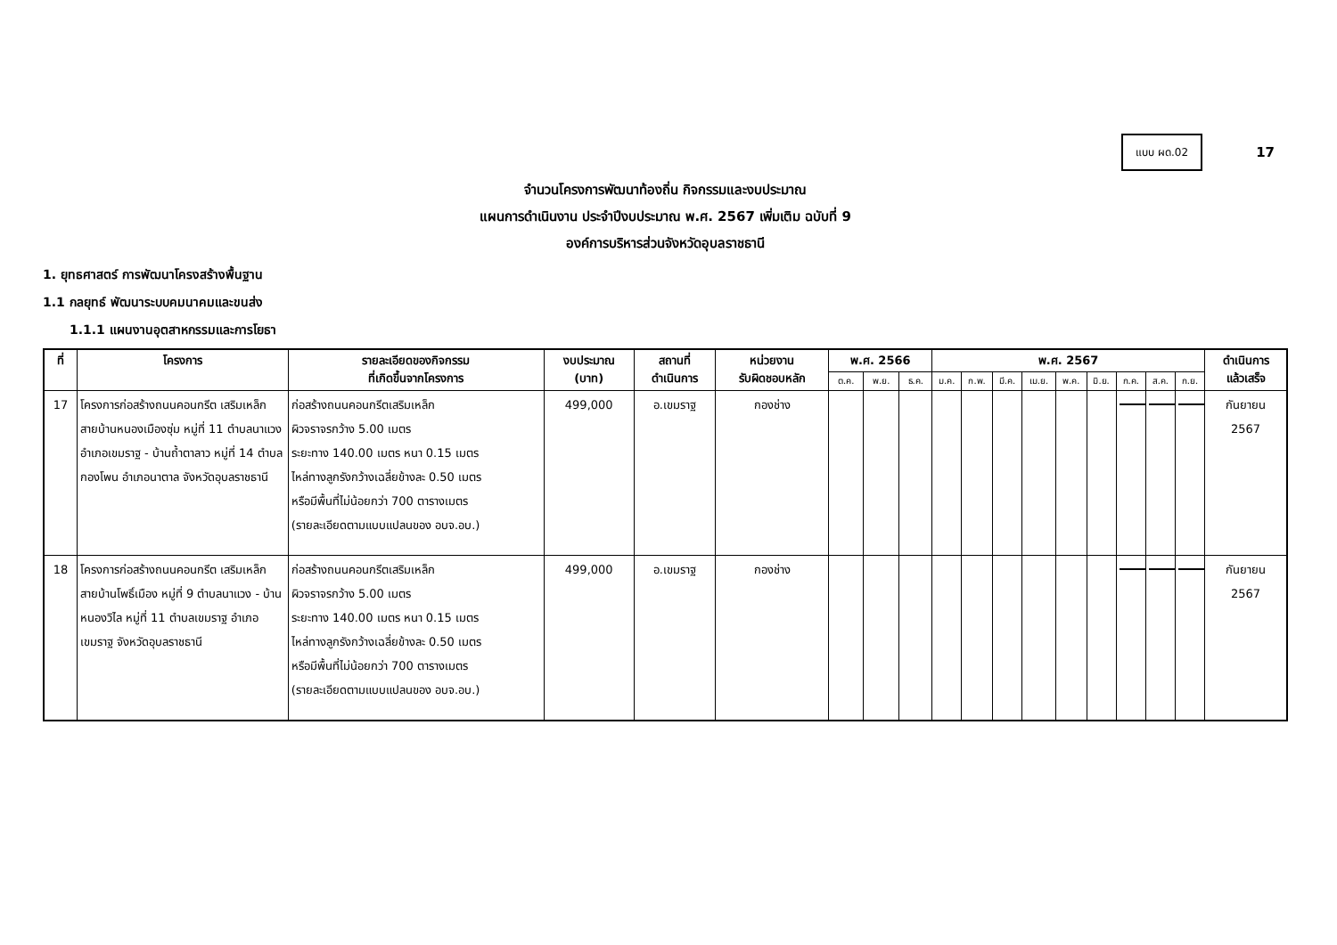แบบ ผด.02
17
จำนวนโครงการพัฒนาท้องถิ่น กิจกรรมและงบประมาณ
แผนการดำเนินงาน ประจำปีงบประมาณ พ.ศ. 2567 เพิ่มเติม ฉบับที่ 9
องค์การบริหารส่วนจังหวัดอุบลราชธานี
1. ยุทธศาสตร์ การพัฒนาโครงสร้างพื้นฐาน
1.1 กลยุทธ์ พัฒนาระบบคมนาคมและขนส่ง
1.1.1 แผนงานอุตสาหกรรมและการโยธา
| ที่ | โครงการ | รายละเอียดของกิจกรรม ที่เกิดขึ้นจากโครงการ | งบประมาณ (บาท) | สถานที่ ดำเนินการ | หน่วยงาน รับผิดชอบหลัก | พ.ศ. 2566 | | | พ.ศ. 2567 | | | | | | | | | ดำเนินการ แล้วเสร็จ |
| --- | --- | --- | --- | --- | --- | --- | --- | --- | --- | --- | --- | --- | --- | --- | --- | --- | --- | --- |
| | | | | | | ต.ค. | พ.ย. | ธ.ค. | ม.ค. | ก.พ. | มี.ค. | เม.ย. | พ.ค. | มิ.ย. | ก.ค. | ส.ค. | ก.ย. | |
| 17 | โครงการก่อสร้างถนนคอนกรีต เสริมเหล็ก สายบ้านหนองเมืองซุ่ม หมู่ที่ 11 ตำบลนาแวง อำเภอเขมราฐ - บ้านถ้ำตาลาว หมู่ที่ 14 ตำบลกองโพน อำเภอนาตาล จังหวัดอุบลราชธานี | ก่อสร้างถนนคอนกรีตเสริมเหล็ก ผิวจราจรกว้าง 5.00 เมตร ระยะทาง 140.00 เมตร หนา 0.15 เมตร ไหล่ทางลูกรังกว้างเฉลี่ยข้างละ 0.50 เมตร หรือมีพื้นที่ไม่น้อยกว่า 700 ตารางเมตร (รายละเอียดตามแบบแปลนของ อบจ.อบ.) | 499,000 | อ.เขมราฐ | กองช่าง | | | | | | | | | | | | | กันยายน 2567 |
| 18 | โครงการก่อสร้างถนนคอนกรีต เสริมเหล็ก สายบ้านโพธิ์เมือง หมู่ที่ 9 ตำบลนาแวง - บ้านหนองวิไล หมู่ที่ 11 ตำบลเขมราฐ อำเภอเขมราฐ จังหวัดอุบลราชธานี | ก่อสร้างถนนคอนกรีตเสริมเหล็ก ผิวจราจรกว้าง 5.00 เมตร ระยะทาง 140.00 เมตร หนา 0.15 เมตร ไหล่ทางลูกรังกว้างเฉลี่ยข้างละ 0.50 เมตร หรือมีพื้นที่ไม่น้อยกว่า 700 ตารางเมตร (รายละเอียดตามแบบแปลนของ อบจ.อบ.) | 499,000 | อ.เขมราฐ | กองช่าง | | | | | | | | | | | | | กันยายน 2567 |